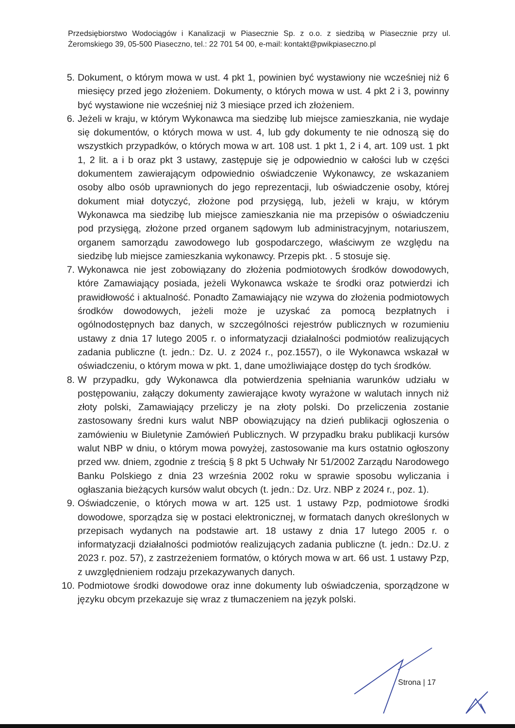Przedsiębiorstwo Wodociągów i Kanalizacji w Piasecznie Sp. z o.o. z siedzibą w Piasecznie przy ul. Żeromskiego 39, 05-500 Piaseczno, tel.: 22 701 54 00, e-mail: kontakt@pwikpiaseczno.pl
5. Dokument, o którym mowa w ust. 4 pkt 1, powinien być wystawiony nie wcześniej niż 6 miesięcy przed jego złożeniem. Dokumenty, o których mowa w ust. 4 pkt 2 i 3, powinny być wystawione nie wcześniej niż 3 miesiące przed ich złożeniem.
6. Jeżeli w kraju, w którym Wykonawca ma siedzibę lub miejsce zamieszkania, nie wydaje się dokumentów, o których mowa w ust. 4, lub gdy dokumenty te nie odnoszą się do wszystkich przypadków, o których mowa w art. 108 ust. 1 pkt 1, 2 i 4, art. 109 ust. 1 pkt 1, 2 lit. a i b oraz pkt 3 ustawy, zastępuje się je odpowiednio w całości lub w części dokumentem zawierającym odpowiednio oświadczenie Wykonawcy, ze wskazaniem osoby albo osób uprawnionych do jego reprezentacji, lub oświadczenie osoby, której dokument miał dotyczyć, złożone pod przysięgą, lub, jeżeli w kraju, w którym Wykonawca ma siedzibę lub miejsce zamieszkania nie ma przepisów o oświadczeniu pod przysięgą, złożone przed organem sądowym lub administracyjnym, notariuszem, organem samorządu zawodowego lub gospodarczego, właściwym ze względu na siedzibę lub miejsce zamieszkania wykonawcy. Przepis pkt. . 5 stosuje się.
7. Wykonawca nie jest zobowiązany do złożenia podmiotowych środków dowodowych, które Zamawiający posiada, jeżeli Wykonawca wskaże te środki oraz potwierdzi ich prawidłowość i aktualność. Ponadto Zamawiający nie wzywa do złożenia podmiotowych środków dowodowych, jeżeli może je uzyskać za pomocą bezpłatnych i ogólnodostępnych baz danych, w szczególności rejestrów publicznych w rozumieniu ustawy z dnia 17 lutego 2005 r. o informatyzacji działalności podmiotów realizujących zadania publiczne (t. jedn.: Dz. U. z 2024 r., poz.1557), o ile Wykonawca wskazał w oświadczeniu, o którym mowa w pkt. 1, dane umożliwiające dostęp do tych środków.
8. W przypadku, gdy Wykonawca dla potwierdzenia spełniania warunków udziału w postępowaniu, załączy dokumenty zawierające kwoty wyrażone w walutach innych niż złoty polski, Zamawiający przeliczy je na złoty polski. Do przeliczenia zostanie zastosowany średni kurs walut NBP obowiązujący na dzień publikacji ogłoszenia o zamówieniu w Biuletynie Zamówień Publicznych. W przypadku braku publikacji kursów walut NBP w dniu, o którym mowa powyżej, zastosowanie ma kurs ostatnio ogłoszony przed ww. dniem, zgodnie z treścią § 8 pkt 5 Uchwały Nr 51/2002 Zarządu Narodowego Banku Polskiego z dnia 23 września 2002 roku w sprawie sposobu wyliczania i ogłaszania bieżących kursów walut obcych (t. jedn.: Dz. Urz. NBP z 2024 r., poz. 1).
9. Oświadczenie, o których mowa w art. 125 ust. 1 ustawy Pzp, podmiotowe środki dowodowe, sporządza się w postaci elektronicznej, w formatach danych określonych w przepisach wydanych na podstawie art. 18 ustawy z dnia 17 lutego 2005 r. o informatyzacji działalności podmiotów realizujących zadania publiczne (t. jedn.: Dz.U. z 2023 r. poz. 57), z zastrzeżeniem formatów, o których mowa w art. 66 ust. 1 ustawy Pzp, z uwzględnieniem rodzaju przekazywanych danych.
10. Podmiotowe środki dowodowe oraz inne dokumenty lub oświadczenia, sporządzone w języku obcym przekazuje się wraz z tłumaczeniem na język polski.
Strona | 17